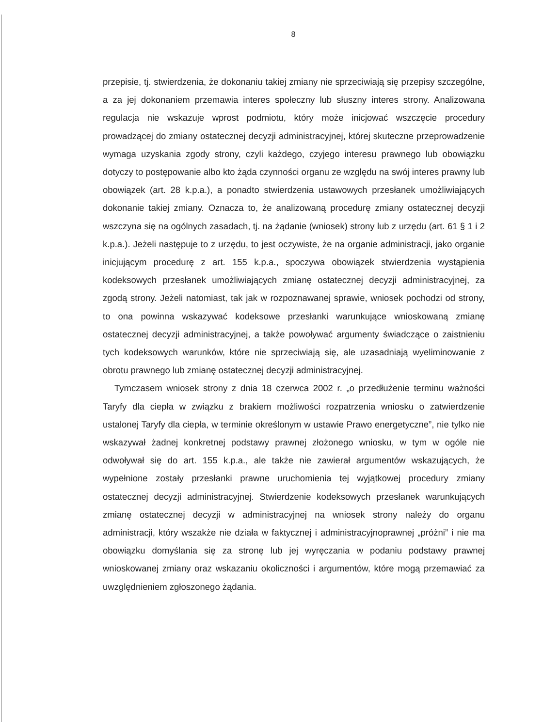8
przepisie, tj. stwierdzenia, że dokonaniu takiej zmiany nie sprzeciwiają się przepisy szczególne, a za jej dokonaniem przemawia interes społeczny lub słuszny interes strony. Analizowana regulacja nie wskazuje wprost podmiotu, który może inicjować wszczęcie procedury prowadzącej do zmiany ostatecznej decyzji administracyjnej, której skuteczne przeprowadzenie wymaga uzyskania zgody strony, czyli każdego, czyjego interesu prawnego lub obowiązku dotyczy to postępowanie albo kto żąda czynności organu ze względu na swój interes prawny lub obowiązek (art. 28 k.p.a.), a ponadto stwierdzenia ustawowych przesłanek umożliwiających dokonanie takiej zmiany. Oznacza to, że analizowaną procedurę zmiany ostatecznej decyzji wszczyna się na ogólnych zasadach, tj. na żądanie (wniosek) strony lub z urzędu (art. 61 § 1 i 2 k.p.a.). Jeżeli następuje to z urzędu, to jest oczywiste, że na organie administracji, jako organie inicjującym procedurę z art. 155 k.p.a., spoczywa obowiązek stwierdzenia wystąpienia kodeksowych przesłanek umożliwiających zmianę ostatecznej decyzji administracyjnej, za zgodą strony. Jeżeli natomiast, tak jak w rozpoznawanej sprawie, wniosek pochodzi od strony, to ona powinna wskazywać kodeksowe przesłanki warunkujące wnioskowaną zmianę ostatecznej decyzji administracyjnej, a także powoływać argumenty świadczące o zaistnieniu tych kodeksowych warunków, które nie sprzeciwiają się, ale uzasadniają wyeliminowanie z obrotu prawnego lub zmianę ostatecznej decyzji administracyjnej.
Tymczasem wniosek strony z dnia 18 czerwca 2002 r. „o przedłużenie terminu ważności Taryfy dla ciepła w związku z brakiem możliwości rozpatrzenia wniosku o zatwierdzenie ustalonej Taryfy dla ciepła, w terminie określonym w ustawie Prawo energetyczne”, nie tylko nie wskazywał żadnej konkretnej podstawy prawnej złożonego wniosku, w tym w ogóle nie odwoływał się do art. 155 k.p.a., ale także nie zawierał argumentów wskazujących, że wypełnione zostały przesłanki prawne uruchomienia tej wyjątkowej procedury zmiany ostatecznej decyzji administracyjnej. Stwierdzenie kodeksowych przesłanek warunkujących zmianę ostatecznej decyzji w administracyjnej na wniosek strony należy do organu administracji, który wszakże nie działa w faktycznej i administracyjnoprawnej „próżni” i nie ma obowiązku domyślania się za stronę lub jej wyręczania w podaniu podstawy prawnej wnioskowanej zmiany oraz wskazaniu okoliczności i argumentów, które mogą przemawiać za uwzględnieniem zgłoszonego żądania.